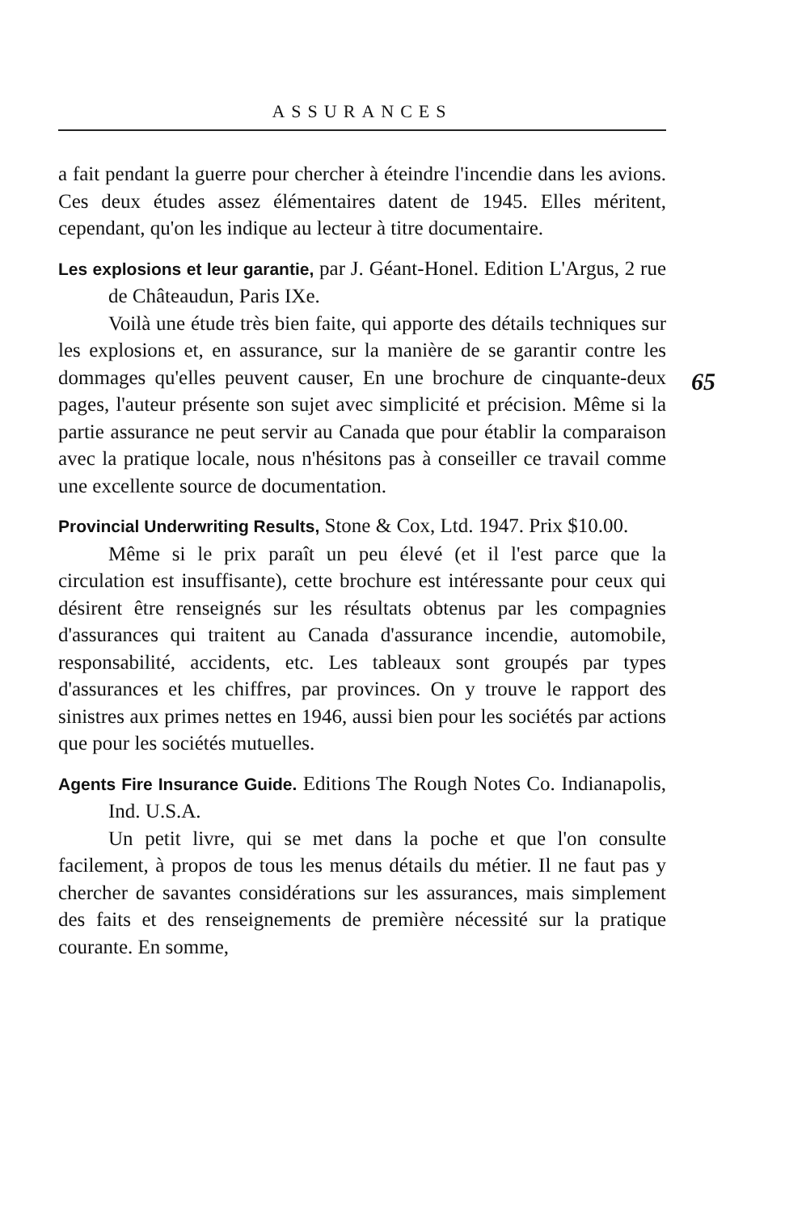ASSURANCES
65
a fait pendant la guerre pour chercher à éteindre l'incendie dans les avions. Ces deux études assez élémentaires datent de 1945. Elles méritent, cependant, qu'on les indique au lecteur à titre documentaire.
Les explosions et leur garantie, par J. Géant-Honel. Edition L'Argus, 2 rue de Châteaudun, Paris IXe.
Voilà une étude très bien faite, qui apporte des détails techniques sur les explosions et, en assurance, sur la manière de se garantir contre les dommages qu'elles peuvent causer, En une brochure de cinquante-deux pages, l'auteur présente son sujet avec simplicité et précision. Même si la partie assurance ne peut servir au Canada que pour établir la comparaison avec la pratique locale, nous n'hésitons pas à conseiller ce travail comme une excellente source de documentation.
Provincial Underwriting Results, Stone & Cox, Ltd. 1947. Prix $10.00.
Même si le prix paraît un peu élevé (et il l'est parce que la circulation est insuffisante), cette brochure est intéressante pour ceux qui désirent être renseignés sur les résultats obtenus par les compagnies d'assurances qui traitent au Canada d'assurance incendie, automobile, responsabilité, accidents, etc. Les tableaux sont groupés par types d'assurances et les chiffres, par provinces. On y trouve le rapport des sinistres aux primes nettes en 1946, aussi bien pour les sociétés par actions que pour les sociétés mutuelles.
Agents Fire Insurance Guide. Editions The Rough Notes Co. Indianapolis, Ind. U.S.A.
Un petit livre, qui se met dans la poche et que l'on consulte facilement, à propos de tous les menus détails du métier. Il ne faut pas y chercher de savantes considérations sur les assurances, mais simplement des faits et des renseignements de première nécessité sur la pratique courante. En somme,